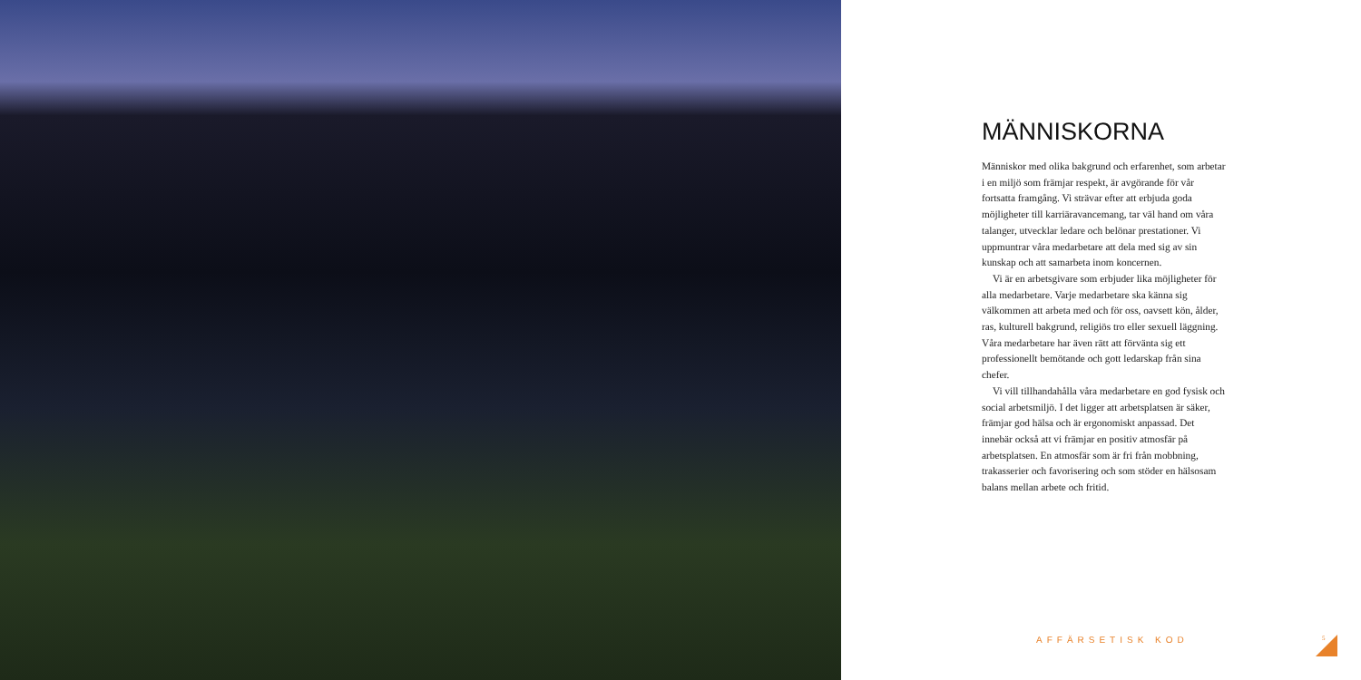MÄNNISKORNA
Människor med olika bakgrund och erfarenhet, som arbetar i en miljö som främjar respekt, är avgörande för vår fortsatta framgång. Vi strävar efter att erbjuda goda möjligheter till karriäravancemang, tar väl hand om våra talanger, utvecklar ledare och belönar prestationer. Vi uppmuntrar våra medarbetare att dela med sig av sin kunskap och att samarbeta inom koncernen.
Vi är en arbetsgivare som erbjuder lika möjligheter för alla medarbetare. Varje medarbetare ska känna sig välkommen att arbeta med och för oss, oavsett kön, ålder, ras, kulturell bakgrund, religiös tro eller sexuell läggning. Våra medarbetare har även rätt att förvänta sig ett professionellt bemötande och gott ledarskap från sina chefer.
Vi vill tillhandahålla våra medarbetare en god fysisk och social arbetsmiljö. I det ligger att arbetsplatsen är säker, främjar god hälsa och är ergonomiskt anpassad. Det innebär också att vi främjar en positiv atmosfär på arbetsplatsen. En atmosfär som är fri från mobbning, trakasserier och favorisering och som stöder en hälsosam balans mellan arbete och fritid.
AFFÄRSETISK KOD 5